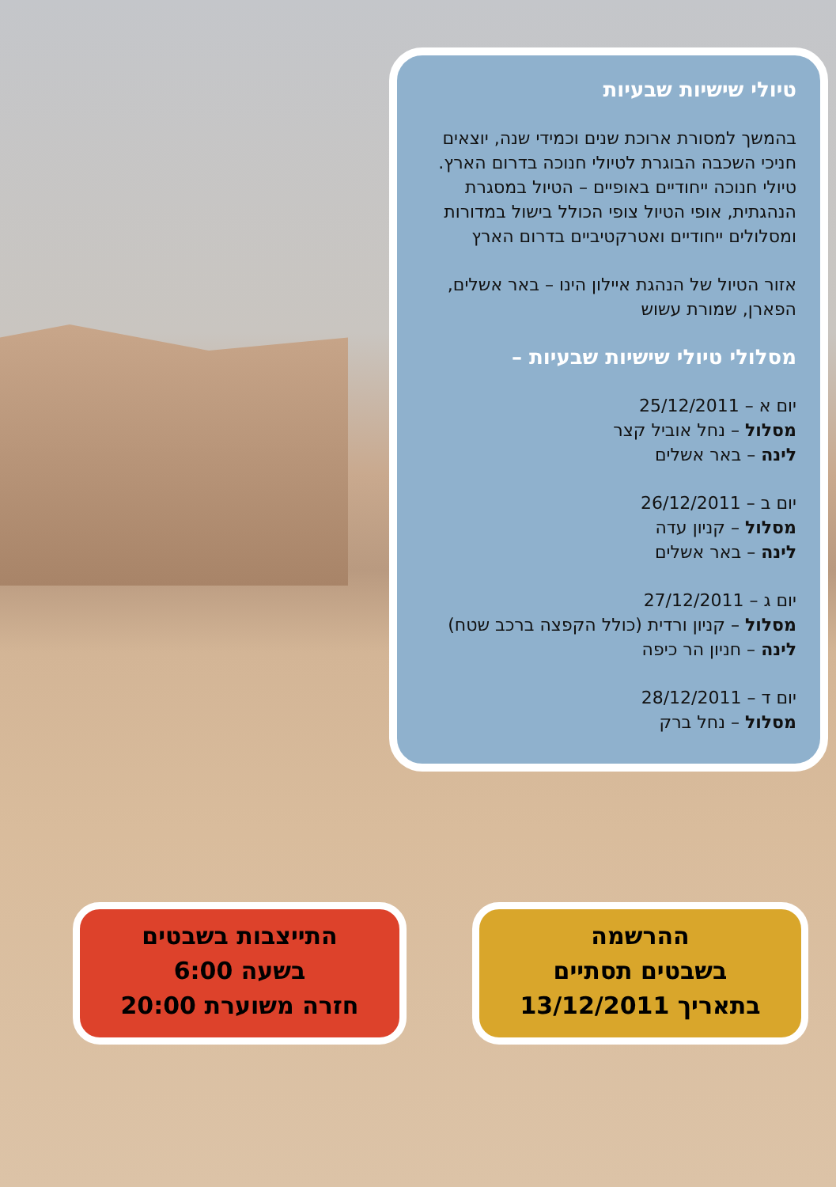טיולי שישיות שבעיות
בהמשך למסורת ארוכת שנים וכמידי שנה, יוצאים חניכי השכבה הבוגרת לטיולי חנוכה בדרום הארץ. טיולי חנוכה ייחודיים באופיים – הטיול במסגרת הנהגתית, אופי הטיול צופי הכולל בישול במדורות ומסלולים ייחודיים ואטרקטיביים בדרום הארץ
אזור הטיול של הנהגת איילון הינו – באר אשלים, הפארן, שמורת עשוש
מסלולי טיולי שישיות שבעיות –
יום א – 25/12/2011
מסלול – נחל אוביל קצר
לינה – באר אשלים
יום ב – 26/12/2011
מסלול – קניון עדה
לינה – באר אשלים
יום ג – 27/12/2011
מסלול – קניון ורדית (כולל הקפצה ברכב שטח)
לינה – חניון הר כיפה
יום ד – 28/12/2011
מסלול – נחל ברק
ההרשמה
בשבטים תסתיים
בתאריך 13/12/2011
התייצבות בשבטים
בשעה 6:00
חזרה משוערת 20:00